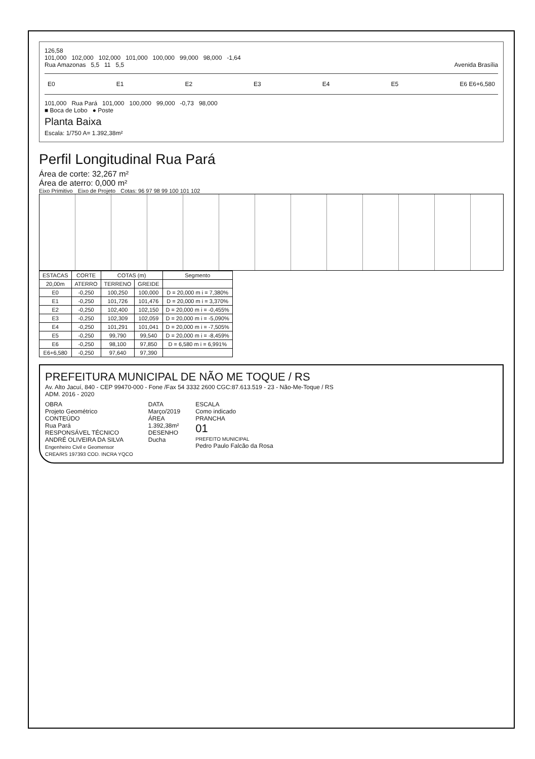126,58
101,000 102,000 102,000 101,000 100,000 99,000 98,000 -1,64
Rua Amazonas 5,5 11 5,5 Avenida Brasília
E0 E1 E2 E3 E4 E5 E6 E6+6,580
101,000 Rua Pará 101,000 100,000 99,000 -0,73 98,000
■ Boca de Lobo ● Poste
Planta Baixa
Escala: 1/750 A= 1.392,38m²
Perfil Longitudinal Rua Pará
Área de corte: 32,267 m²
Área de aterro: 0,000 m²
Eixo Primitivo Eixo de Projeto Cotas: 96 97 98 99 100 101 102
| ESTACAS | CORTE | COTAS (m) | | Segmento |
| --- | --- | --- | --- | --- |
| 20,00m | ATERRO | TERRENO | GREIDE | |
| E0 | -0,250 | 100,250 | 100,000 | D = 20,000 m i = 7,380% |
| E1 | -0,250 | 101,726 | 101,476 | D = 20,000 m i = 3,370% |
| E2 | -0,250 | 102,400 | 102,150 | D = 20,000 m i = -0,455% |
| E3 | -0,250 | 102,309 | 102,059 | D = 20,000 m i = -5,090% |
| E4 | -0,250 | 101,291 | 101,041 | D = 20,000 m i = -7,505% |
| E5 | -0,250 | 99,790 | 99,540 | D = 20,000 m i = -8,459% |
| E6 | -0,250 | 98,100 | 97,850 | D = 6,580 m i = 6,991% |
| E6+6,580 | -0,250 | 97,640 | 97,390 | |
PREFEITURA MUNICIPAL DE NÃO ME TOQUE / RS
Av. Alto Jacuí, 840 - CEP 99470-000 - Fone /Fax 54 3332 2600 CGC:87.613.519 - 23 - Não-Me-Toque / RS
ADM. 2016 - 2020
OBRA
Projeto Geométrico
CONTEÚDO
Rua Pará
RESPONSÁVEL TÉCNICO
ANDRÉ OLIVEIRA DA SILVA
Engenheiro Civil e Geomensor
CREA/RS 197393 COD. INCRA YQCO
DATA
Março/2019
ÁREA
1.392,38m²
DESENHO
Ducha
ESCALA
Como indicado
PRANCHA
01
PREFEITO MUNICIPAL
Pedro Paulo Falcão da Rosa